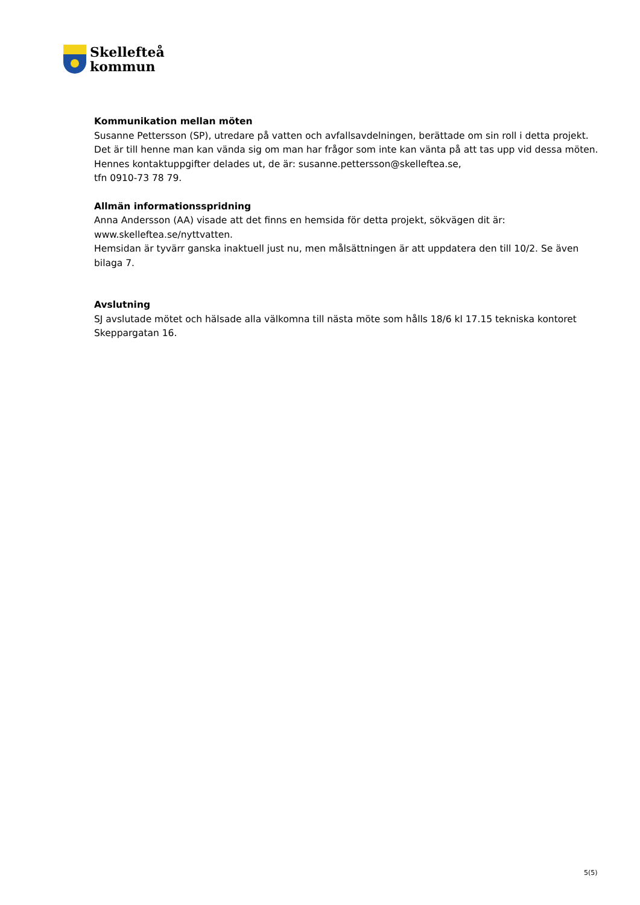Skellefteå
kommun
Kommunikation mellan möten
Susanne Pettersson (SP), utredare på vatten och avfallsavdelningen, berättade om sin roll i detta projekt. Det är till henne man kan vända sig om man har frågor som inte kan vänta på att tas upp vid dessa möten. Hennes kontaktuppgifter delades ut, de är: susanne.pettersson@skelleftea.se,
tfn 0910-73 78 79.
Allmän informationsspridning
Anna Andersson (AA) visade att det finns en hemsida för detta projekt, sökvägen dit är:
www.skelleftea.se/nyttvatten.
Hemsidan är tyvärr ganska inaktuell just nu, men målsättningen är att uppdatera den till 10/2. Se även bilaga 7.
Avslutning
SJ avslutade mötet och hälsade alla välkomna till nästa möte som hålls 18/6 kl 17.15 tekniska kontoret Skeppargatan 16.
5(5)